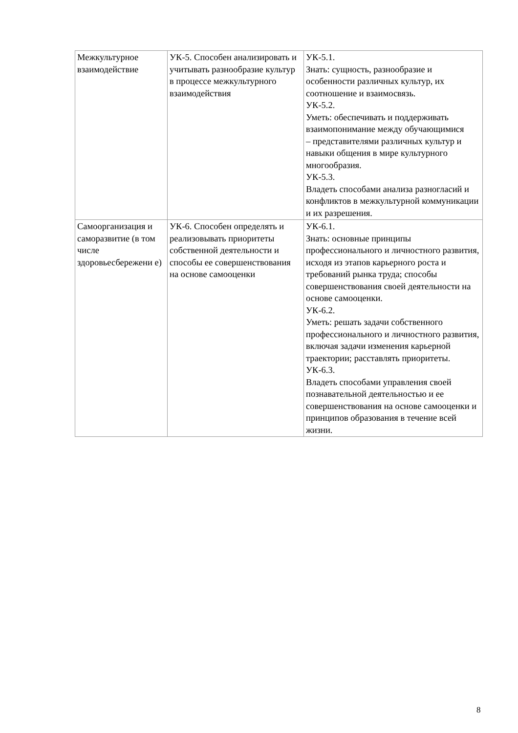| Межкультурное взаимодействие | УК-5. Способен анализировать и учитывать разнообразие культур в процессе межкультурного взаимодействия | УК-5.1. Знать: сущность, разнообразие и особенности различных культур, их соотношение и взаимосвязь. УК-5.2. Уметь: обеспечивать и поддерживать взаимопонимание между обучающимися – представителями различных культур и навыки общения в мире культурного многообразия. УК-5.3. Владеть способами анализа разногласий и конфликтов в межкультурной коммуникации и их разрешения. |
| Самоорганизация и саморазвитие (в том числе здоровьесбережени е) | УК-6. Способен определять и реализовывать приоритеты собственной деятельности и способы ее совершенствования на основе самооценки | УК-6.1. Знать: основные принципы профессионального и личностного развития, исходя из этапов карьерного роста и требований рынка труда; способы совершенствования своей деятельности на основе самооценки. УК-6.2. Уметь: решать задачи собственного профессионального и личностного развития, включая задачи изменения карьерной траектории; расставлять приоритеты. УК-6.3. Владеть способами управления своей познавательной деятельностью и ее совершенствования на основе самооценки и принципов образования в течение всей жизни. |
8